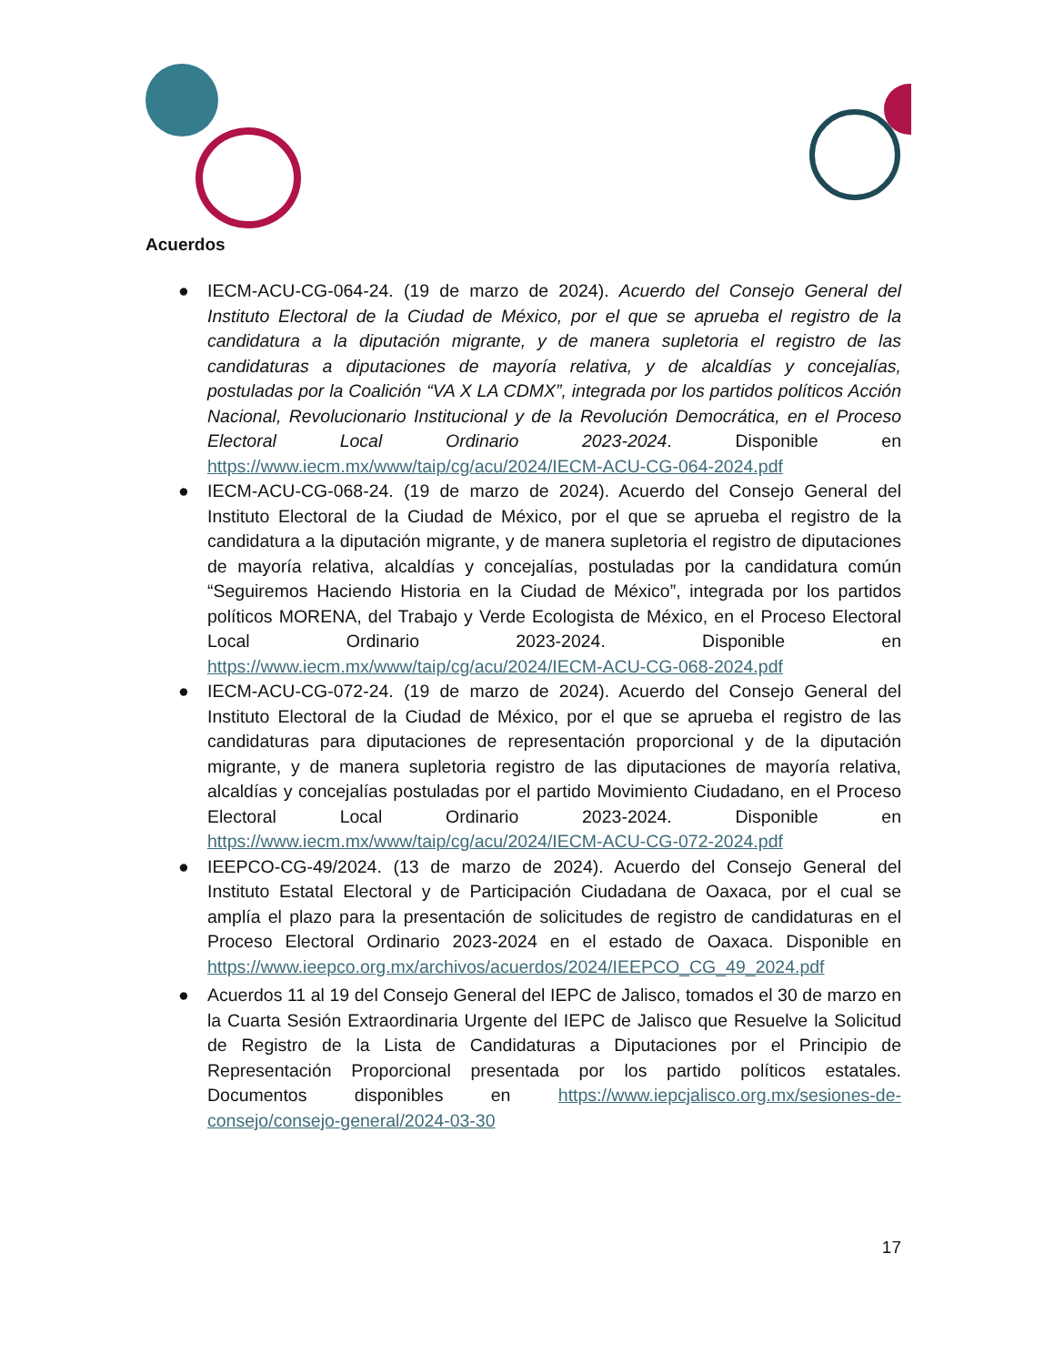Acuerdos
● IECM-ACU-CG-064-24. (19 de marzo de 2024). Acuerdo del Consejo General del Instituto Electoral de la Ciudad de México, por el que se aprueba el registro de la candidatura a la diputación migrante, y de manera supletoria el registro de las candidaturas a diputaciones de mayoría relativa, y de alcaldías y concejalías, postuladas por la Coalición “VA X LA CDMX”, integrada por los partidos políticos Acción Nacional, Revolucionario Institucional y de la Revolución Democrática, en el Proceso Electoral Local Ordinario 2023-2024. Disponible en https://www.iecm.mx/www/taip/cg/acu/2024/IECM-ACU-CG-064-2024.pdf
● IECM-ACU-CG-068-24. (19 de marzo de 2024). Acuerdo del Consejo General del Instituto Electoral de la Ciudad de México, por el que se aprueba el registro de la candidatura a la diputación migrante, y de manera supletoria el registro de diputaciones de mayoría relativa, alcaldías y concejalías, postuladas por la candidatura común “Seguiremos Haciendo Historia en la Ciudad de México”, integrada por los partidos políticos MORENA, del Trabajo y Verde Ecologista de México, en el Proceso Electoral Local Ordinario 2023-2024. Disponible en https://www.iecm.mx/www/taip/cg/acu/2024/IECM-ACU-CG-068-2024.pdf
● IECM-ACU-CG-072-24. (19 de marzo de 2024). Acuerdo del Consejo General del Instituto Electoral de la Ciudad de México, por el que se aprueba el registro de las candidaturas para diputaciones de representación proporcional y de la diputación migrante, y de manera supletoria registro de las diputaciones de mayoría relativa, alcaldías y concejalías postuladas por el partido Movimiento Ciudadano, en el Proceso Electoral Local Ordinario 2023-2024. Disponible en https://www.iecm.mx/www/taip/cg/acu/2024/IECM-ACU-CG-072-2024.pdf
● IEEPCO-CG-49/2024. (13 de marzo de 2024). Acuerdo del Consejo General del Instituto Estatal Electoral y de Participación Ciudadana de Oaxaca, por el cual se amplía el plazo para la presentación de solicitudes de registro de candidaturas en el Proceso Electoral Ordinario 2023-2024 en el estado de Oaxaca. Disponible en https://www.ieepco.org.mx/archivos/acuerdos/2024/IEEPCO_CG_49_2024.pdf
● Acuerdos 11 al 19 del Consejo General del IEPC de Jalisco, tomados el 30 de marzo en la Cuarta Sesión Extraordinaria Urgente del IEPC de Jalisco que Resuelve la Solicitud de Registro de la Lista de Candidaturas a Diputaciones por el Principio de Representación Proporcional presentada por los partido políticos estatales. Documentos disponibles en https://www.iepcjalisco.org.mx/sesiones-de-consejo/consejo-general/2024-03-30
17